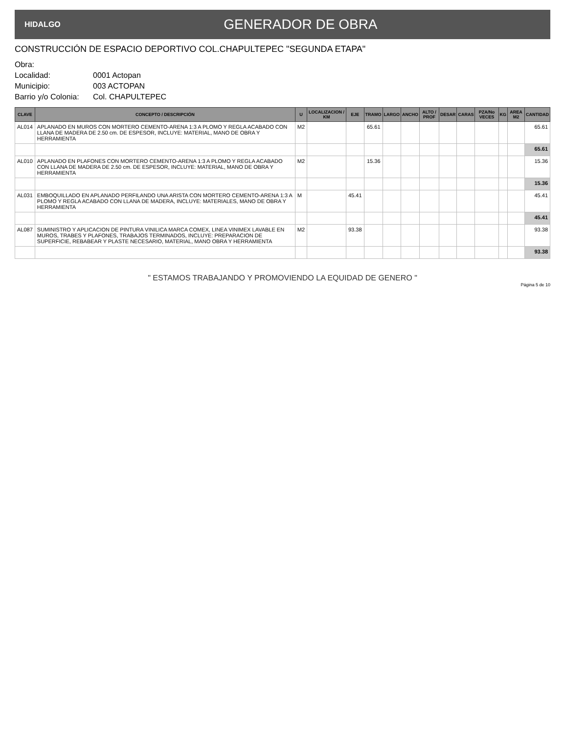HIDALGO
GENERADOR DE OBRA
CONSTRUCCIÓN DE ESPACIO DEPORTIVO COL.CHAPULTEPEC "SEGUNDA ETAPA"
Obra: Localidad: 0001 Actopan Municipio: 003 ACTOPAN Barrio y/o Colonia: Col. CHAPULTEPEC
| CLAVE | CONCEPTO / DESCRIPCIÓN | U | LOCALIZACION / KM | EJE | TRAMO | LARGO | ANCHO | ALTO / PROF | DESAR | CARAS | PZA/No VECES | KG | AREA M2 | CANTIDAD |
| --- | --- | --- | --- | --- | --- | --- | --- | --- | --- | --- | --- | --- | --- | --- |
| AL014 | APLANADO EN MUROS CON MORTERO CEMENTO-ARENA 1:3 A PLOMO Y REGLA ACABADO CON LLANA DE MADERA DE 2.50 cm. DE ESPESOR, INCLUYE: MATERIAL, MANO DE OBRA Y HERRAMIENTA | M2 | | | 65.61 | | | | | | | | | 65.61 |
| | | | | | | | | | | | | | | 65.61 |
| AL010 | APLANADO EN PLAFONES CON MORTERO CEMENTO-ARENA 1:3 A PLOMO Y REGLA ACABADO CON LLANA DE MADERA DE 2.50 cm. DE ESPESOR, INCLUYE: MATERIAL, MANO DE OBRA Y HERRAMIENTA | M2 | | | 15.36 | | | | | | | | | 15.36 |
| | | | | | | | | | | | | | | 15.36 |
| AL031 | EMBOQUILLADO EN APLANADO PERFILANDO UNA ARISTA CON MORTERO CEMENTO-ARENA 1:3 A PLOMO Y REGLA ACABADO CON LLANA DE MADERA, INCLUYE: MATERIALES, MANO DE OBRA Y HERRAMIENTA | M | | 45.41 | | | | | | | | | | 45.41 |
| | | | | | | | | | | | | | | 45.41 |
| AL087 | SUMINISTRO Y APLICACION DE PINTURA VINILICA MARCA COMEX, LINEA VINIMEX LAVABLE EN MUROS, TRABES Y PLAFONES, TRABAJOS TERMINADOS, INCLUYE: PREPARACION DE SUPERFICIE, REBABEAR Y PLASTE NECESARIO, MATERIAL, MANO OBRA Y HERRAMIENTA | M2 | | 93.38 | | | | | | | | | | 93.38 |
| | | | | | | | | | | | | | | 93.38 |
" ESTAMOS TRABAJANDO Y PROMOVIENDO LA EQUIDAD DE GENERO "
Página 5 de 10